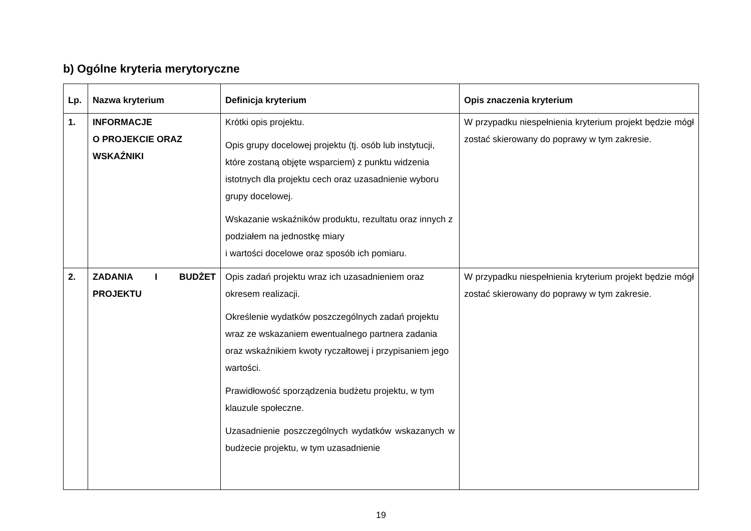b) Ogólne kryteria merytoryczne
| Lp. | Nazwa kryterium | Definicja kryterium | Opis znaczenia kryterium |
| --- | --- | --- | --- |
| 1. | INFORMACJE O PROJEKCIE ORAZ WSKAŹNIKI | Krótki opis projektu. Opis grupy docelowej projektu (tj. osób lub instytucji, które zostaną objęte wsparciem) z punktu widzenia istotnych dla projektu cech oraz uzasadnienie wyboru grupy docelowej. Wskazanie wskaźników produktu, rezultatu oraz innych z podziałem na jednostkę miary i wartości docelowe oraz sposób ich pomiaru. | W przypadku niespełnienia kryterium projekt będzie mógł zostać skierowany do poprawy w tym zakresie. |
| 2. | ZADANIA I BUDŻET PROJEKTU | Opis zadań projektu wraz ich uzasadnieniem oraz okresem realizacji. Określenie wydatków poszczególnych zadań projektu wraz ze wskazaniem ewentualnego partnera zadania oraz wskaźnikiem kwoty ryczałtowej i przypisaniem jego wartości. Prawidłowość sporządzenia budżetu projektu, w tym klauzule społeczne. Uzasadnienie poszczególnych wydatków wskazanych w budżecie projektu, w tym uzasadnienie | W przypadku niespełnienia kryterium projekt będzie mógł zostać skierowany do poprawy w tym zakresie. |
19